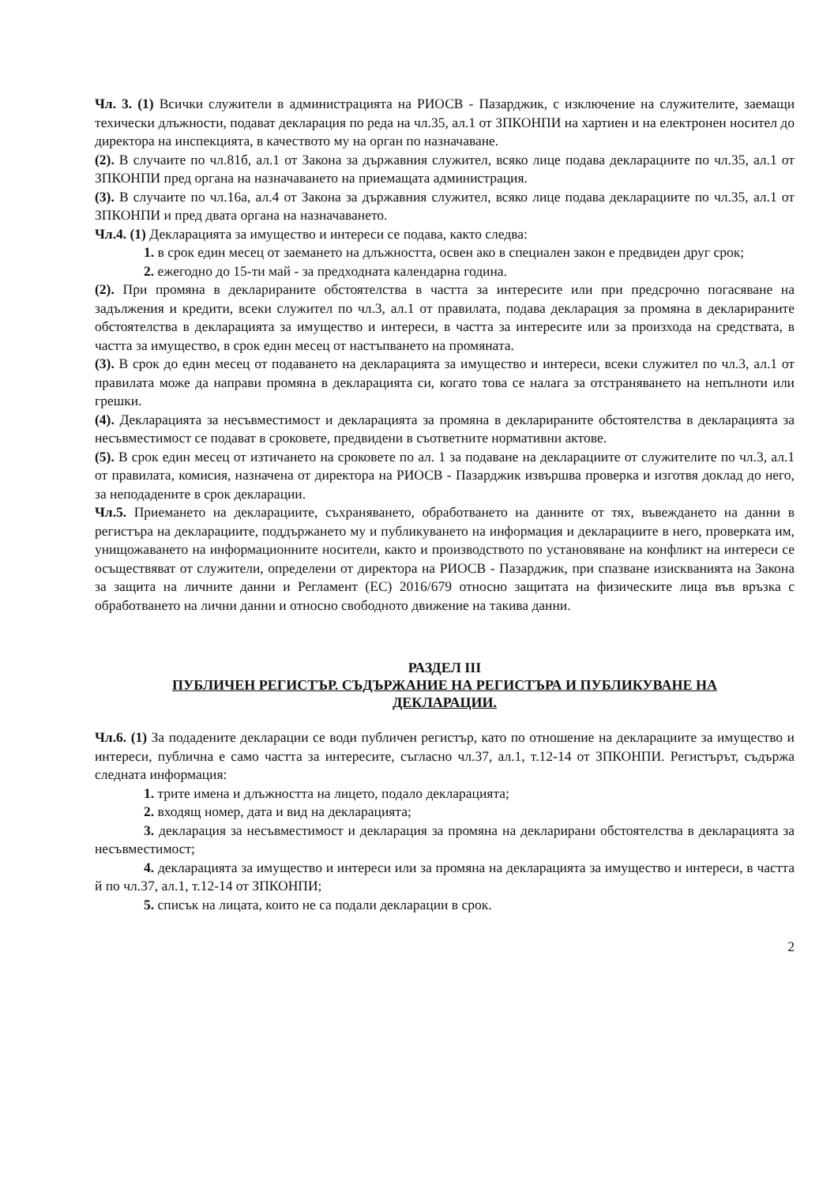Чл. 3. (1) Всички служители в администрацията на РИОСВ - Пазарджик, с изключение на служителите, заемащи техически длъжности, подават декларация по реда на чл.35, ал.1 от ЗПКОНПИ на хартиен и на електронен носител до директора на инспекцията, в качеството му на орган по назначаване.
(2). В случаите по чл.81б, ал.1 от Закона за държавния служител, всяко лице подава декларациите по чл.35, ал.1 от ЗПКОНПИ пред органа на назначаването на приемащата администрация.
(3). В случаите по чл.16а, ал.4 от Закона за държавния служител, всяко лице подава декларациите по чл.35, ал.1 от ЗПКОНПИ и пред двата органа на назначаването.
Чл.4. (1) Декларацията за имущество и интереси се подава, както следва:
1. в срок един месец от заемането на длъжността, освен ако в специален закон е предвиден друг срок;
2. ежегодно до 15-ти май - за предходната календарна година.
(2). При промяна в декларираните обстоятелства в частта за интересите или при предсрочно погасяване на задължения и кредити, всеки служител по чл.3, ал.1 от правилата, подава декларация за промяна в декларираните обстоятелства в декларацията за имущество и интереси, в частта за интересите или за произхода на средствата, в частта за имущество, в срок един месец от настъпването на промяната.
(3). В срок до един месец от подаването на декларацията за имущество и интереси, всеки служител по чл.3, ал.1 от правилата може да направи промяна в декларацията си, когато това се налага за отстраняването на непълноти или грешки.
(4). Декларацията за несъвместимост и декларацията за промяна в декларираните обстоятелства в декларацията за несъвместимост се подават в сроковете, предвидени в съответните нормативни актове.
(5). В срок един месец от изтичането на сроковете по ал. 1 за подаване на декларациите от служителите по чл.3, ал.1 от правилата, комисия, назначена от директора на РИОСВ - Пазарджик извършва проверка и изготвя доклад до него, за неподадените в срок декларации.
Чл.5. Приемането на декларациите, съхраняването, обработването на данните от тях, въвеждането на данни в регистъра на декларациите, поддържането му и публикуването на информация и декларациите в него, проверката им, унищожаването на информационните носители, както и производството по установяване на конфликт на интереси се осъществяват от служители, определени от директора на РИОСВ - Пазарджик, при спазване изискванията на Закона за защита на личните данни и Регламент (ЕС) 2016/679 относно защитата на физическите лица във връзка с обработването на лични данни и относно свободното движение на такива данни.
РАЗДЕЛ III
ПУБЛИЧЕН РЕГИСТЪР. СЪДЪРЖАНИЕ НА РЕГИСТЪРА И ПУБЛИКУВАНЕ НА ДЕКЛАРАЦИИ.
Чл.6. (1) За подадените декларации се води публичен регистър, като по отношение на декларациите за имущество и интереси, публична е само частта за интересите, съгласно чл.37, ал.1, т.12-14 от ЗПКОНПИ. Регистърът, съдържа следната информация:
1. трите имена и длъжността на лицето, подало декларацията;
2. входящ номер, дата и вид на декларацията;
3. декларация за несъвместимост и декларация за промяна на декларирани обстоятелства в декларацията за несъвместимост;
4. декларацията за имущество и интереси или за промяна на декларацията за имущество и интереси, в частта й по чл.37, ал.1, т.12-14 от ЗПКОНПИ;
5. списък на лицата, които не са подали декларации в срок.
2